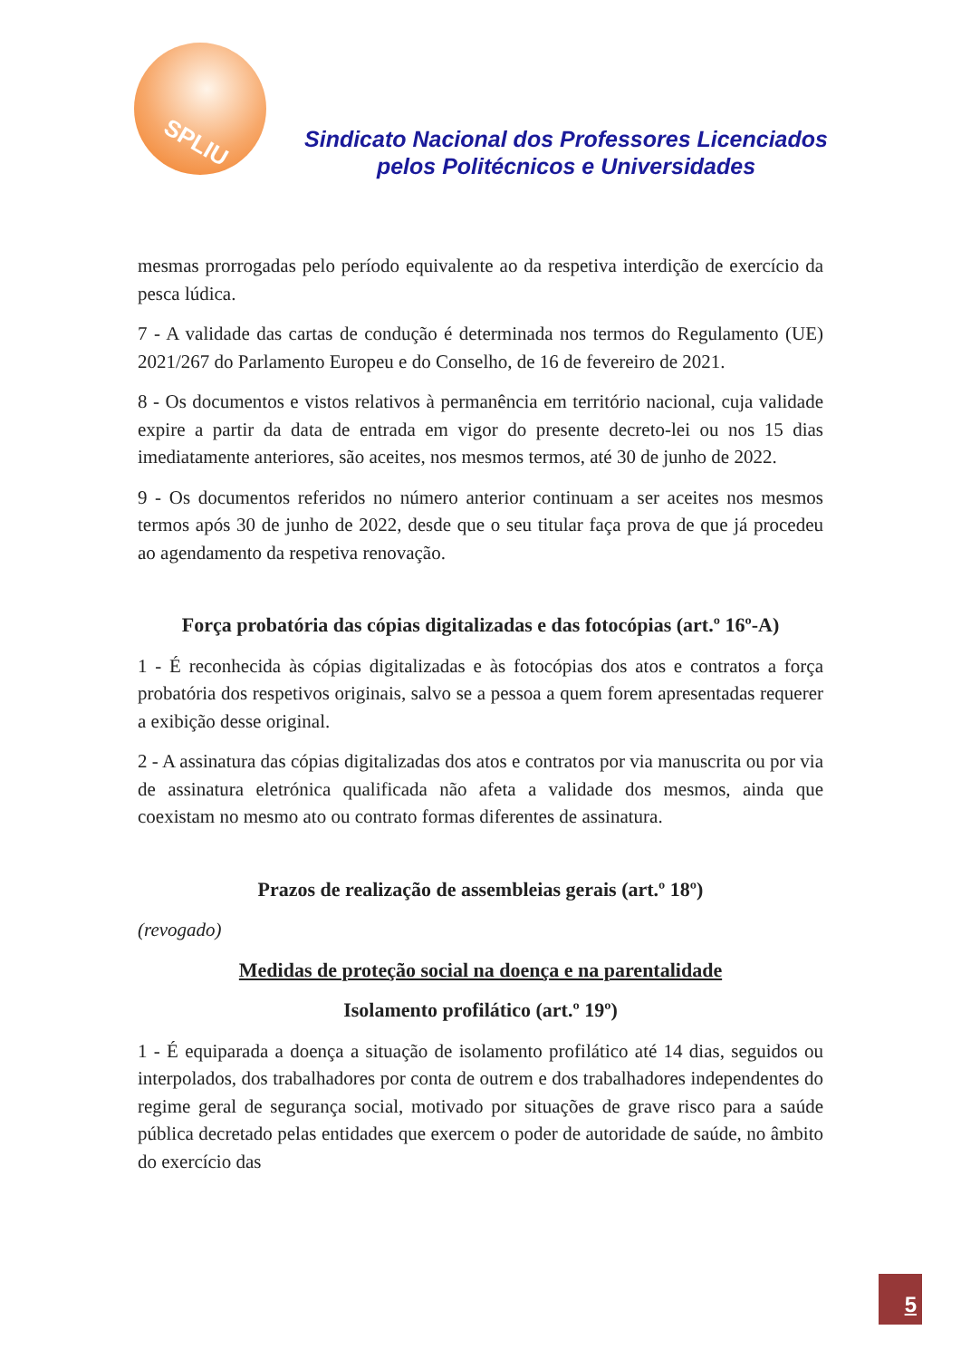SPLIU
Sindicato Nacional dos Professores Licenciados
pelos Politécnicos e Universidades
mesmas prorrogadas pelo período equivalente ao da respetiva interdição de exercício da pesca lúdica.
7 - A validade das cartas de condução é determinada nos termos do Regulamento (UE) 2021/267 do Parlamento Europeu e do Conselho, de 16 de fevereiro de 2021.
8 - Os documentos e vistos relativos à permanência em território nacional, cuja validade expire a partir da data de entrada em vigor do presente decreto-lei ou nos 15 dias imediatamente anteriores, são aceites, nos mesmos termos, até 30 de junho de 2022.
9 - Os documentos referidos no número anterior continuam a ser aceites nos mesmos termos após 30 de junho de 2022, desde que o seu titular faça prova de que já procedeu ao agendamento da respetiva renovação.
Força probatória das cópias digitalizadas e das fotocópias (art.º 16º-A)
1 - É reconhecida às cópias digitalizadas e às fotocópias dos atos e contratos a força probatória dos respetivos originais, salvo se a pessoa a quem forem apresentadas requerer a exibição desse original.
2 - A assinatura das cópias digitalizadas dos atos e contratos por via manuscrita ou por via de assinatura eletrónica qualificada não afeta a validade dos mesmos, ainda que coexistam no mesmo ato ou contrato formas diferentes de assinatura.
Prazos de realização de assembleias gerais (art.º 18º)
(revogado)
Medidas de proteção social na doença e na parentalidade
Isolamento profilático (art.º 19º)
1 - É equiparada a doença a situação de isolamento profilático até 14 dias, seguidos ou interpolados, dos trabalhadores por conta de outrem e dos trabalhadores independentes do regime geral de segurança social, motivado por situações de grave risco para a saúde pública decretado pelas entidades que exercem o poder de autoridade de saúde, no âmbito do exercício das
5